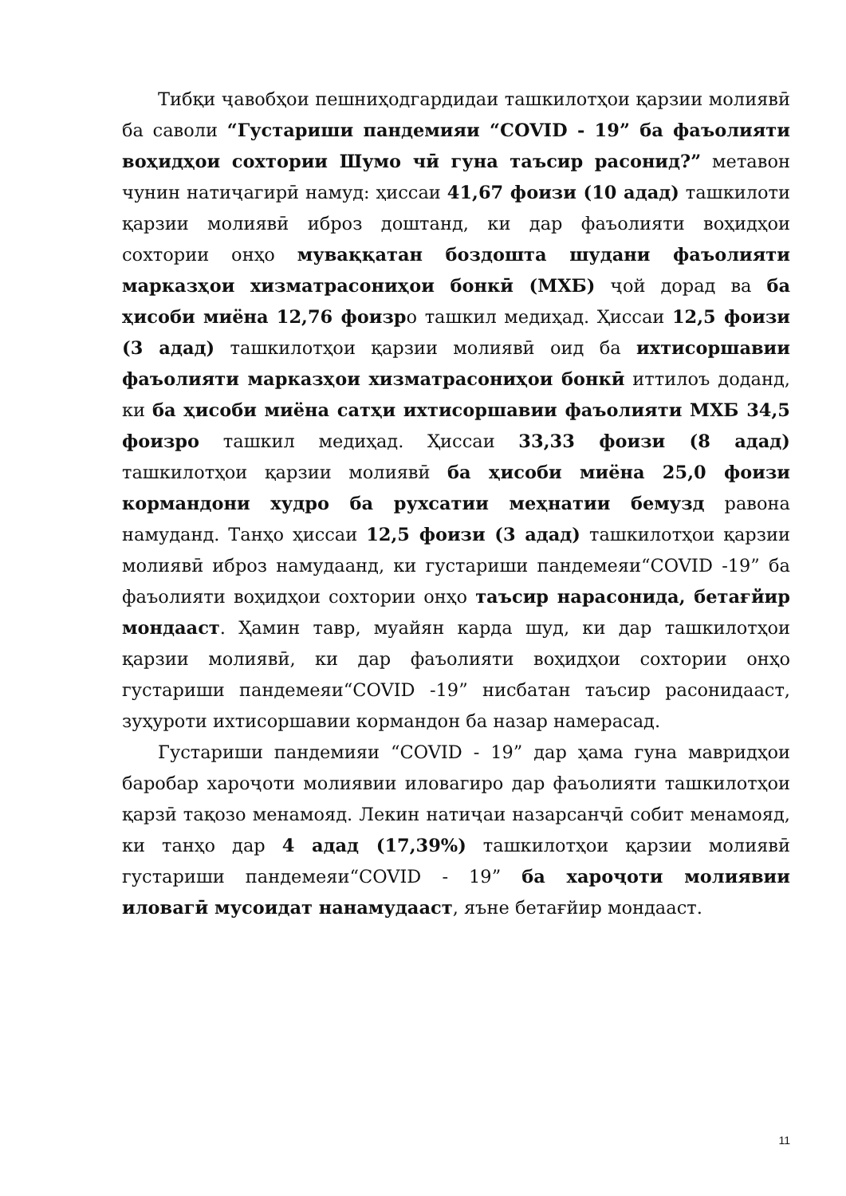Тибқи ҷавобҳои пешниҳодгардидаи ташкилотҳои қарзии молиявӣ ба саволи “Густариши пандемияи “COVID - 19” ба фаъолияти воҳидҳои сохтории Шумо чӣ гуна таъсир расонид?” метавон чунин натиҷагирӣ намуд: ҳиссаи 41,67 фоизи (10 адад) ташкилоти қарзии молиявӣ иброз доштанд, ки дар фаъолияти воҳидҳои сохтории онҳо муваққатан боздошта шудани фаъолияти марказҳои хизматрасониҳои бонкӣ (МХБ) ҷой дорад ва ба ҳисоби миёна 12,76 фоизро ташкил медиҳад. Ҳиссаи 12,5 фоизи (3 адад) ташкилотҳои қарзии молиявӣ оид ба ихтисоршавии фаъолияти марказҳои хизматрасониҳои бонкӣ иттилоъ доданд, ки ба ҳисоби миёна сатҳи ихтисоршавии фаъолияти МХБ 34,5 фоизро ташкил медиҳад. Ҳиссаи 33,33 фоизи (8 адад) ташкилотҳои қарзии молиявӣ ба ҳисоби миёна 25,0 фоизи кормандони худро ба рухсатии меҳнатии бемузд равона намуданд. Танҳо ҳиссаи 12,5 фоизи (3 адад) ташкилотҳои қарзии молиявӣ иброз намудаанд, ки густариши пандемеяи“COVID -19” ба фаъолияти воҳидҳои сохтории онҳо таъсир нарасонида, бетағйир мондааст. Ҳамин тавр, муайян карда шуд, ки дар ташкилотҳои қарзии молиявӣ, ки дар фаъолияти воҳидҳои сохтории онҳо густариши пандемеяи“COVID -19” нисбатан таъсир расонидааст, зуҳуроти ихтисоршавии кормандон ба назар намерасад.
Густариши пандемияи “COVID - 19” дар ҳама гуна мавридҳои баробар хароҷоти молиявии иловагиро дар фаъолияти ташкилотҳои қарзӣ тақозо менамояд. Лекин натиҷаи назарсанҷӣ собит менамояд, ки танҳо дар 4 адад (17,39%) ташкилотҳои қарзии молиявӣ густариши пандемеяи“COVID - 19” ба хароҷоти молиявии иловагӣ мусоидат нанамудааст, яъне бетағйир мондааст.
11